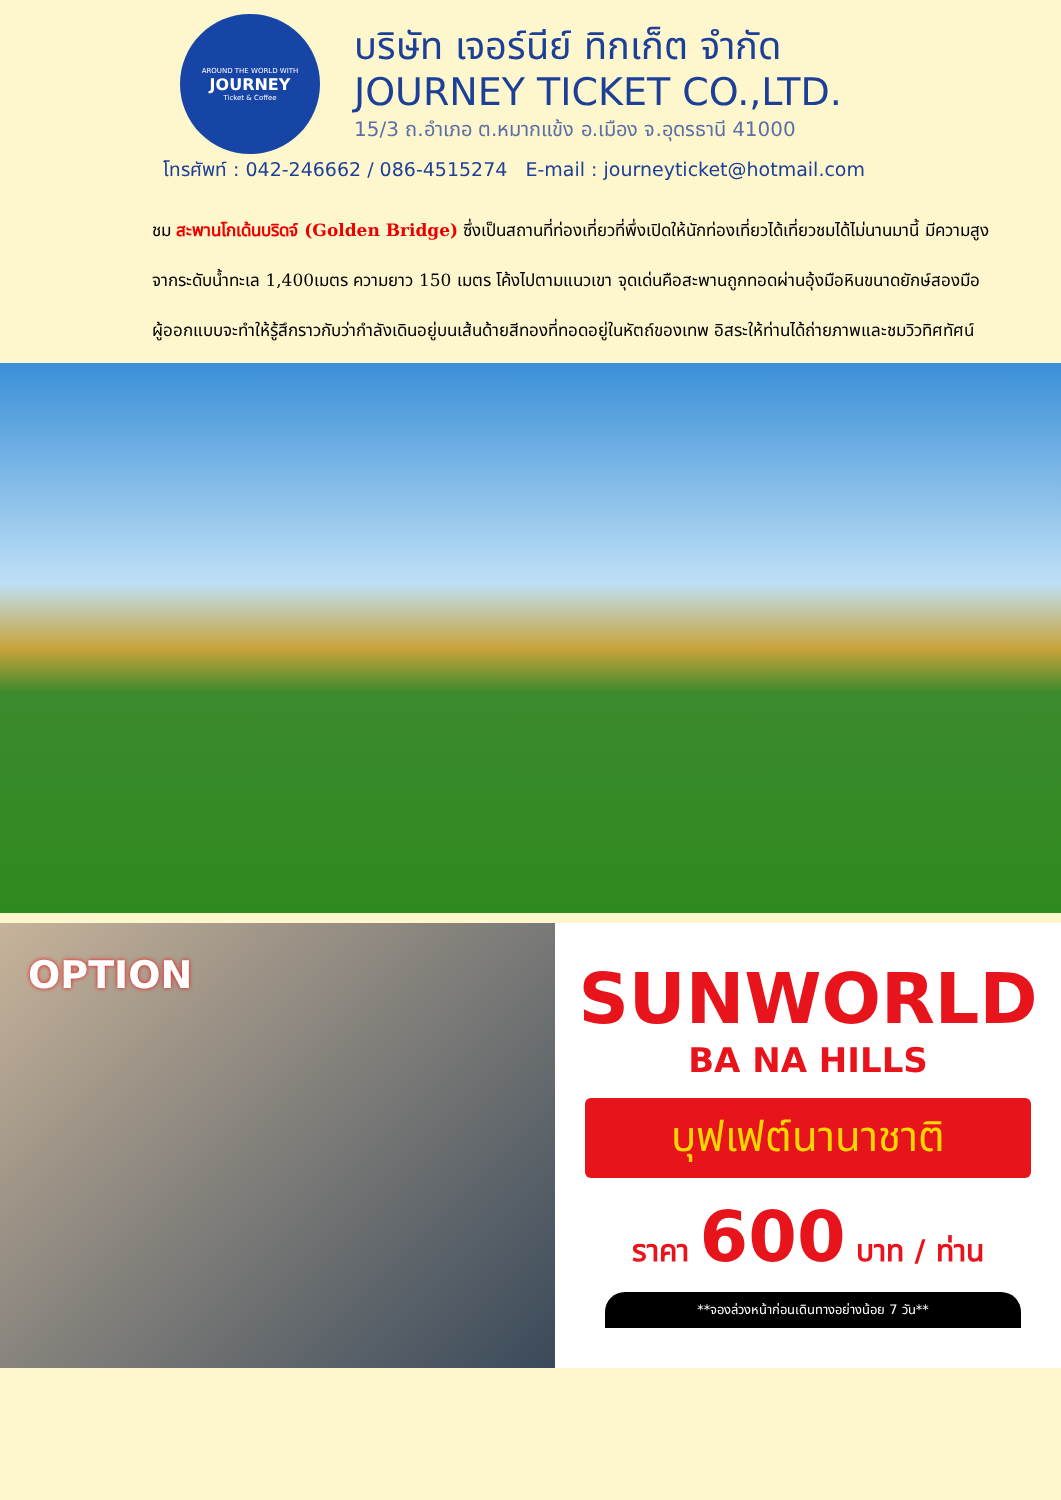AROUND THE WORLD WITH
JOURNEY
Ticket & Coffee
บริษัท เจอร์นีย์ ทิกเก็ต จำกัด
JOURNEY TICKET CO.,LTD.
15/3 ถ.อำเภอ ต.หมากแข้ง อ.เมือง จ.อุดรธานี 41000
โทรศัพท์ : 042-246662 / 086-4515274 E-mail : journeyticket@hotmail.com
ชม สะพานโกเด้นบริดจ์ (Golden Bridge) ซึ่งเป็นสถานที่ท่องเที่ยวที่พึ่งเปิดให้นักท่องเที่ยวได้เที่ยวชมได้ไม่นานมานี้ มีความสูงจากระดับน้ำทะเล 1,400เมตร ความยาว 150 เมตร โค้งไปตามแนวเขา จุดเด่นคือสะพานถูกทอดผ่านอุ้งมือหินขนาดยักษ์สองมือ ผู้ออกแบบจะทำให้รู้สึกราวกับว่ากำลังเดินอยู่บนเส้นด้ายสีทองที่ทอดอยู่ในหัตถ์ของเทพ อิสระให้ท่านได้ถ่ายภาพและชมวิวทิศทัศน์
OPTION
SUNWORLD
BA NA HILLS
บุฟเฟต์นานาชาติ
ราคา 600 บาท / ท่าน
**จองล่วงหน้าก่อนเดินทางอย่างน้อย 7 วัน**